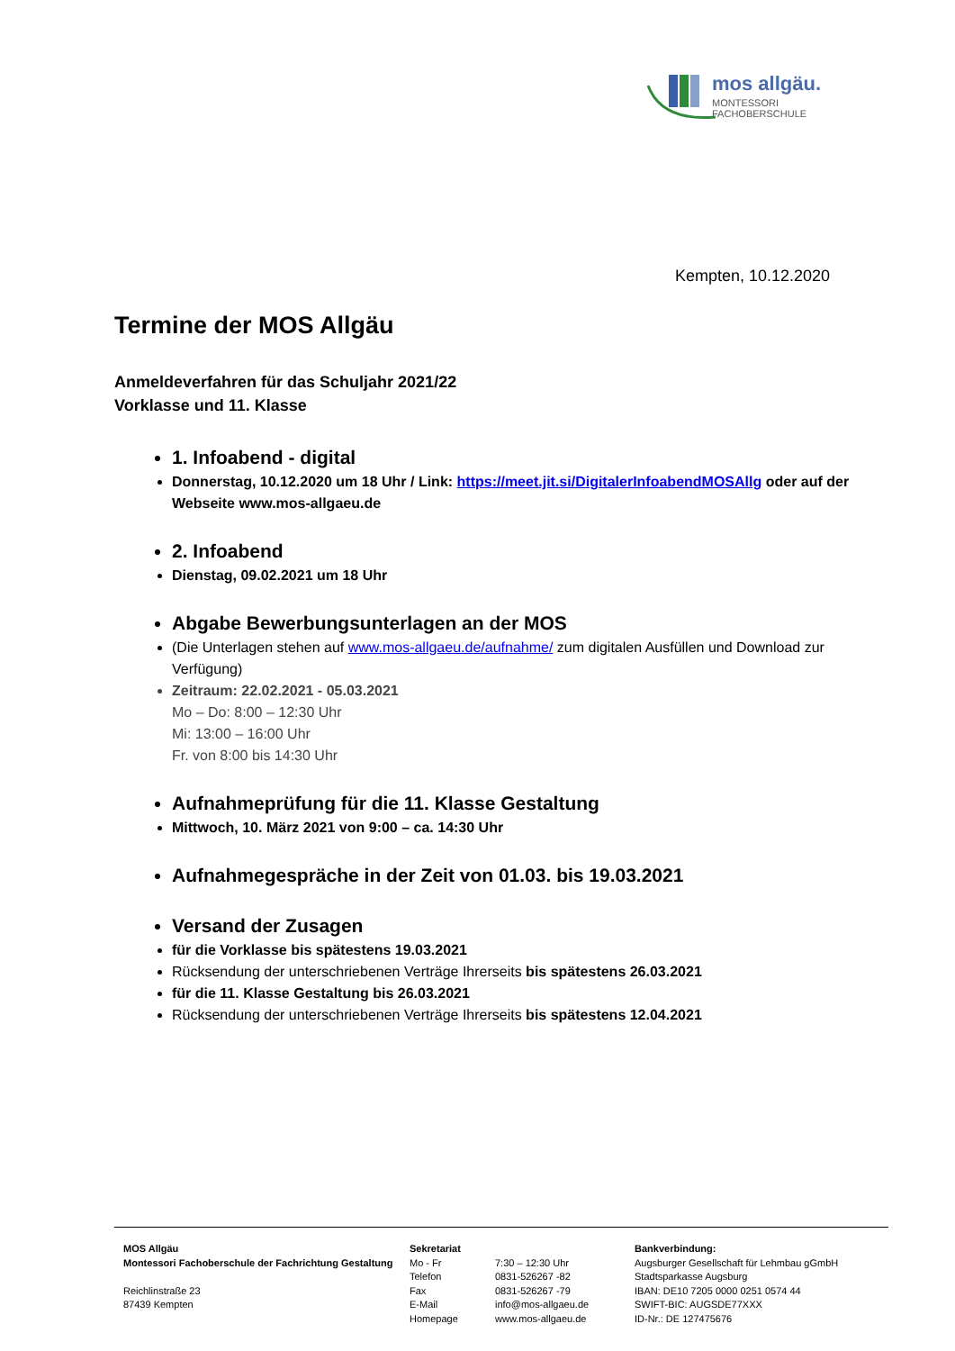mos allgäu.
MONTESSORI FACHOBERSCHULE
Kempten, 10.12.2020
Termine der MOS Allgäu
Anmeldeverfahren für das Schuljahr 2021/22
Vorklasse und 11. Klasse
1. Infoabend - digital
Donnerstag, 10.12.2020 um 18 Uhr / Link: https://meet.jit.si/DigitalerInfoabendMOSAllg oder auf der Webseite www.mos-allgaeu.de
2. Infoabend
Dienstag, 09.02.2021 um 18 Uhr
Abgabe Bewerbungsunterlagen an der MOS
(Die Unterlagen stehen auf www.mos-allgaeu.de/aufnahme/ zum digitalen Ausfüllen und Download zur Verfügung)
Zeitraum: 22.02.2021 - 05.03.2021
Mo – Do: 8:00 – 12:30 Uhr
Mi: 13:00 – 16:00 Uhr
Fr. von 8:00 bis 14:30 Uhr
Aufnahmeprüfung für die 11. Klasse Gestaltung
Mittwoch, 10. März 2021 von 9:00 – ca. 14:30 Uhr
Aufnahmegespräche in der Zeit von 01.03. bis 19.03.2021
Versand der Zusagen
für die Vorklasse bis spätestens 19.03.2021
Rücksendung der unterschriebenen Verträge Ihrerseits bis spätestens 26.03.2021
für die 11. Klasse Gestaltung bis 26.03.2021
Rücksendung der unterschriebenen Verträge Ihrerseits bis spätestens 12.04.2021
MOS Allgäu
Montessori Fachoberschule der Fachrichtung Gestaltung
Reichlinstraße 23
87439 Kempten
Sekretariat
Mo - Fr
Telefon
Fax
E-Mail
Homepage
7:30 – 12:30 Uhr
0831-526267 -82
0831-526267 -79
info@mos-allgaeu.de
www.mos-allgaeu.de
Bankverbindung:
Augsburger Gesellschaft für Lehmbau gGmbH
Stadtsparkasse Augsburg
IBAN: DE10 7205 0000 0251 0574 44
SWIFT-BIC: AUGSDE77XXX
ID-Nr.: DE 127475676